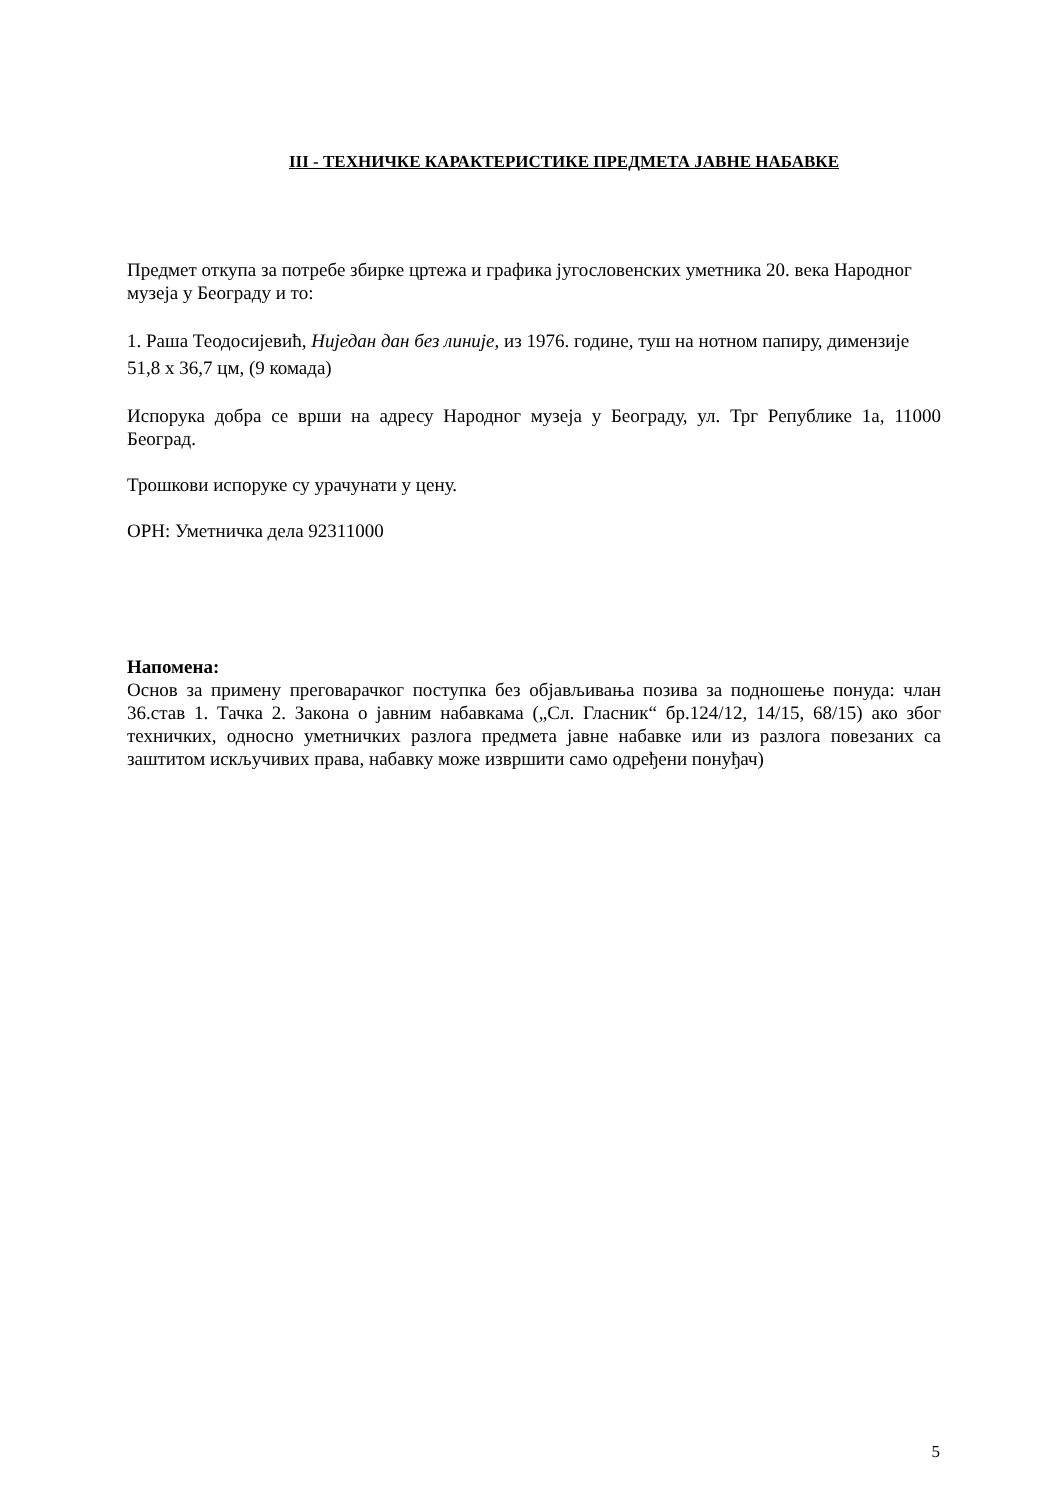III - ТЕХНИЧКЕ КАРАКТЕРИСТИКЕ ПРЕДМЕТА ЈАВНЕ НАБАВКЕ
Предмет откупа за потребе збирке цртежа и графика југословенских уметника 20. века Народног музеја у Београду и то:
1. Раша Теодосијевић, Ниједан дан без линије, из 1976. године, туш на нотном папиру, димензије 51,8 x 36,7 цм, (9 комада)
Испорука добра се врши на адресу Народног музеја у Београду, ул. Трг Републике 1а, 11000 Београд.
Трошкови испоруке су урачунати у цену.
ОРН: Уметничка дела 92311000
Напомена:
Основ за примену преговарачког поступка без објављивања позива за подношење понуда: члан 36.став 1. Тачка 2. Закона о јавним набавкама („Сл. Гласник“ бр.124/12, 14/15, 68/15) ако због техничких, односно уметничких разлога предмета јавне набавке или из разлога повезаних са заштитом искључивих права, набавку може извршити само одређени понуђач)
5